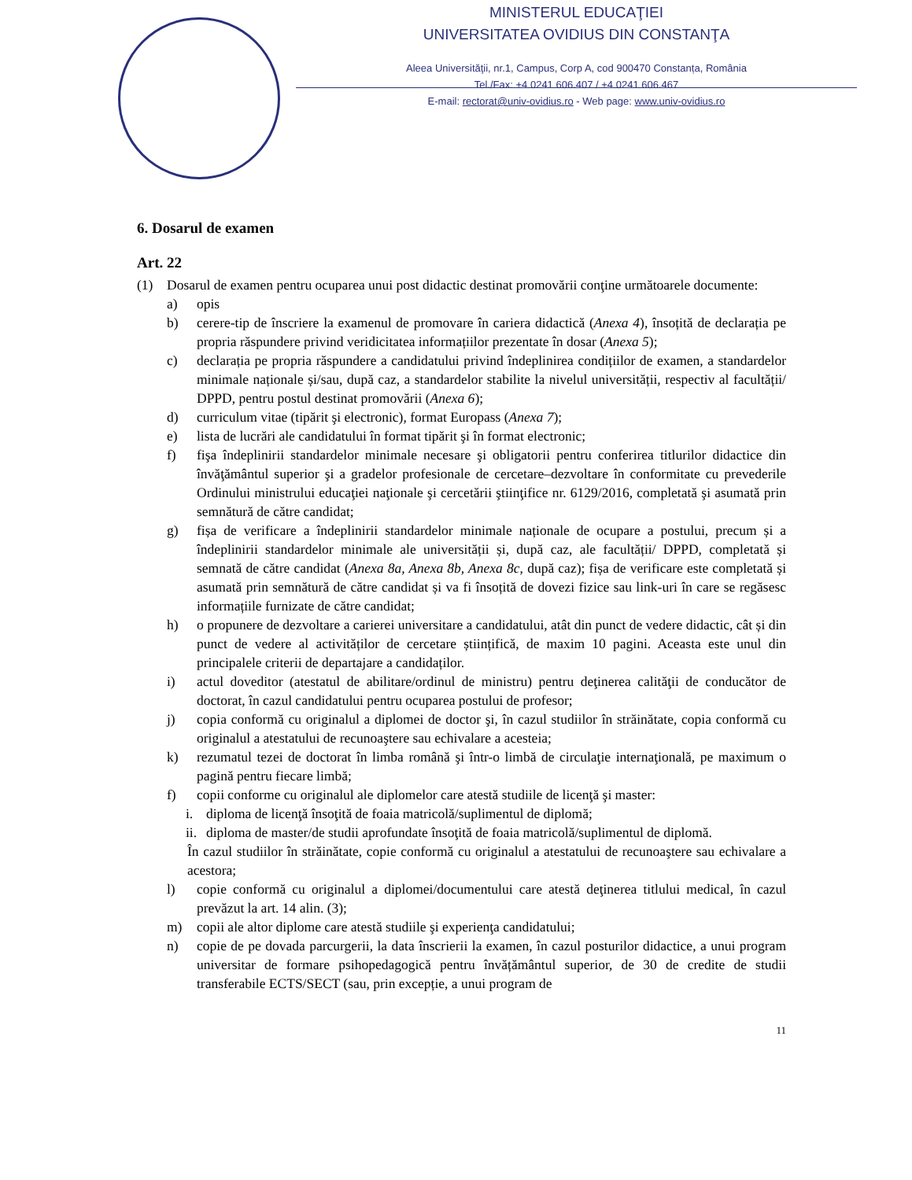MINISTERUL EDUCAŢIEI
UNIVERSITATEA OVIDIUS DIN CONSTANŢA
Aleea Universităţii, nr.1, Campus, Corp A, cod 900470 Constanța, România
Tel./Fax: +4 0241 606.407 / +4 0241 606.467
E-mail: rectorat@univ-ovidius.ro - Web page: www.univ-ovidius.ro
6. Dosarul de examen
Art. 22
(1) Dosarul de examen pentru ocuparea unui post didactic destinat promovării conţine următoarele documente:
a) opis
b) cerere-tip de înscriere la examenul de promovare în cariera didactică (Anexa 4), însoțită de declarația pe propria răspundere privind veridicitatea informațiilor prezentate în dosar (Anexa 5);
c) declarația pe propria răspundere a candidatului privind îndeplinirea condițiilor de examen, a standardelor minimale naționale și/sau, după caz, a standardelor stabilite la nivelul universității, respectiv al facultății/ DPPD, pentru postul destinat promovării (Anexa 6);
d) curriculum vitae (tipărit şi electronic), format Europass (Anexa 7);
e) lista de lucrări ale candidatului în format tipărit şi în format electronic;
f) fişa îndeplinirii standardelor minimale necesare şi obligatorii pentru conferirea titlurilor didactice din învăţământul superior şi a gradelor profesionale de cercetare–dezvoltare în conformitate cu prevederile Ordinului ministrului educaţiei naţionale şi cercetării ştiinţifice nr. 6129/2016, completată şi asumată prin semnătură de către candidat;
g) fișa de verificare a îndeplinirii standardelor minimale naționale de ocupare a postului, precum și a îndeplinirii standardelor minimale ale universității și, după caz, ale facultății/ DPPD, completată și semnată de către candidat (Anexa 8a, Anexa 8b, Anexa 8c, după caz); fișa de verificare este completată și asumată prin semnătură de către candidat și va fi însoțită de dovezi fizice sau link-uri în care se regăsesc informațiile furnizate de către candidat;
h) o propunere de dezvoltare a carierei universitare a candidatului, atât din punct de vedere didactic, cât și din punct de vedere al activităților de cercetare științifică, de maxim 10 pagini. Aceasta este unul din principalele criterii de departajare a candidaților.
i) actul doveditor (atestatul de abilitare/ordinul de ministru) pentru deţinerea calităţii de conducător de doctorat, în cazul candidatului pentru ocuparea postului de profesor;
j) copia conformă cu originalul a diplomei de doctor şi, în cazul studiilor în străinătate, copia conformă cu originalul a atestatului de recunoaştere sau echivalare a acesteia;
k) rezumatul tezei de doctorat în limba română şi într-o limbă de circulaţie internaţională, pe maximum o pagină pentru fiecare limbă;
f) copii conforme cu originalul ale diplomelor care atestă studiile de licenţă şi master:
i. diploma de licenţă însoţită de foaia matricolă/suplimentul de diplomă;
ii. diploma de master/de studii aprofundate însoţită de foaia matricolă/suplimentul de diplomă.
În cazul studiilor în străinătate, copie conformă cu originalul a atestatului de recunoaştere sau echivalare a acestora;
l) copie conformă cu originalul a diplomei/documentului care atestă deţinerea titlului medical, în cazul prevăzut la art. 14 alin. (3);
m) copii ale altor diplome care atestă studiile şi experienţa candidatului;
n) copie de pe dovada parcurgerii, la data înscrierii la examen, în cazul posturilor didactice, a unui program universitar de formare psihopedagogică pentru învățământul superior, de 30 de credite de studii transferabile ECTS/SECT (sau, prin excepție, a unui program de
11